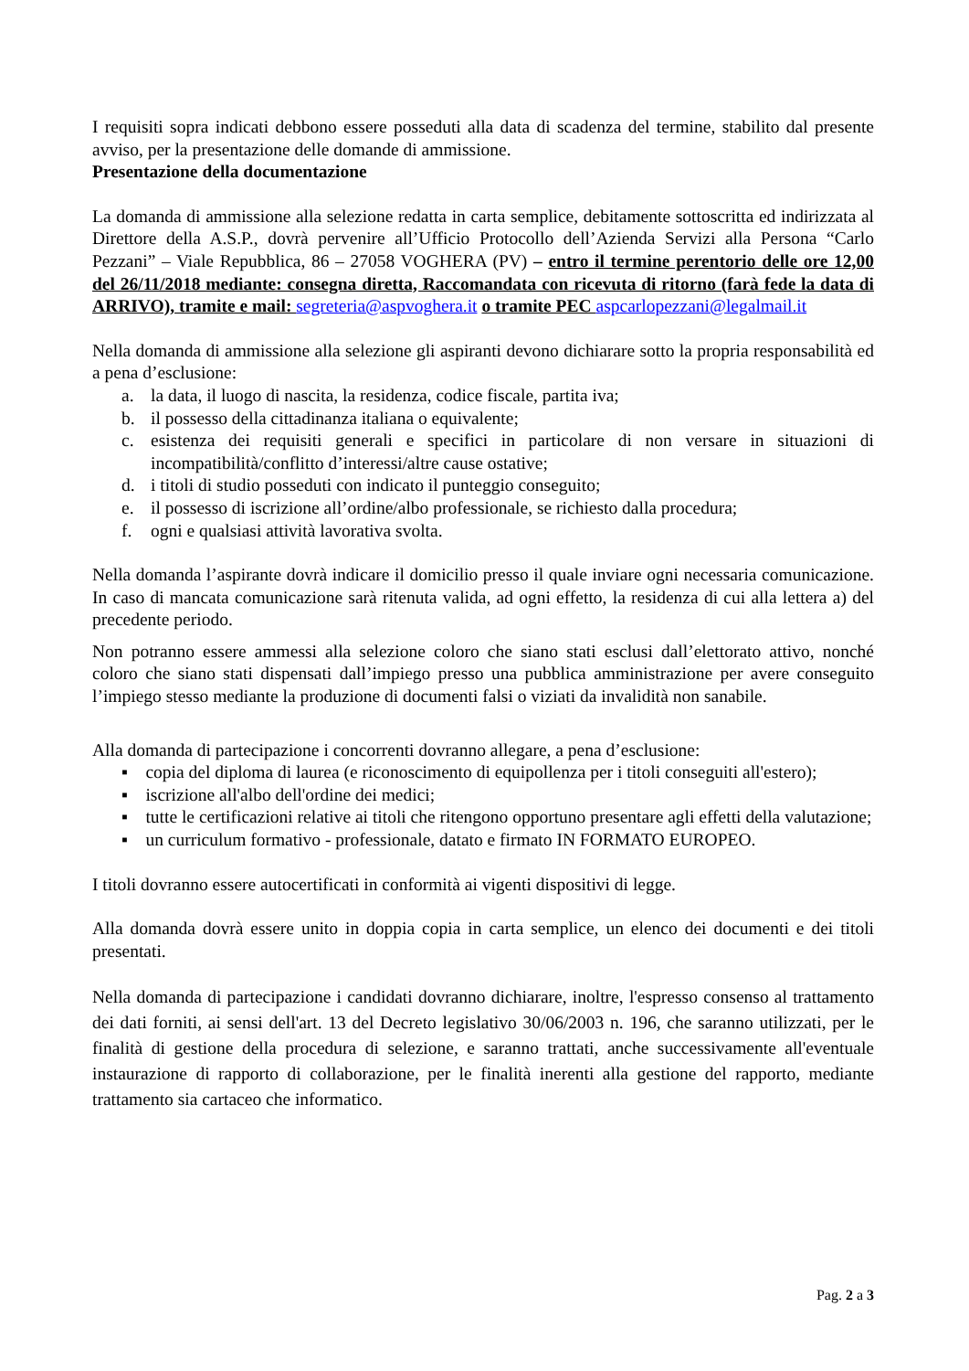I requisiti sopra indicati debbono essere posseduti alla data di scadenza del termine, stabilito dal presente avviso, per la presentazione delle domande di ammissione.
Presentazione della documentazione
La domanda di ammissione alla selezione redatta in carta semplice, debitamente sottoscritta ed indirizzata al Direttore della A.S.P., dovrà pervenire all’Ufficio Protocollo dell’Azienda Servizi alla Persona “Carlo Pezzani” – Viale Repubblica, 86 – 27058 VOGHERA (PV) – entro il termine perentorio delle ore 12,00 del 26/11/2018 mediante: consegna diretta, Raccomandata con ricevuta di ritorno (farà fede la data di ARRIVO), tramite e mail: segreteria@aspvoghera.it o tramite PEC aspcarlopezzani@legalmail.it
Nella domanda di ammissione alla selezione gli aspiranti devono dichiarare sotto la propria responsabilità ed a pena d’esclusione:
a. la data, il luogo di nascita, la residenza, codice fiscale, partita iva;
b. il possesso della cittadinanza italiana o equivalente;
c. esistenza dei requisiti generali e specifici in particolare di non versare in situazioni di incompatibilità/conflitto d’interessi/altre cause ostative;
d. i titoli di studio posseduti con indicato il punteggio conseguito;
e. il possesso di iscrizione all’ordine/albo professionale, se richiesto dalla procedura;
f. ogni e qualsiasi attività lavorativa svolta.
Nella domanda l’aspirante dovrà indicare il domicilio presso il quale inviare ogni necessaria comunicazione. In caso di mancata comunicazione sarà ritenuta valida, ad ogni effetto, la residenza di cui alla lettera a) del precedente periodo.
Non potranno essere ammessi alla selezione coloro che siano stati esclusi dall’elettorato attivo, nonché coloro che siano stati dispensati dall’impiego presso una pubblica amministrazione per avere conseguito l’impiego stesso mediante la produzione di documenti falsi o viziati da invalidità non sanabile.
Alla domanda di partecipazione i concorrenti dovranno allegare, a pena d’esclusione:
▪ copia del diploma di laurea (e riconoscimento di equipollenza per i titoli conseguiti all'estero);
▪ iscrizione all'albo dell'ordine dei medici;
▪ tutte le certificazioni relative ai titoli che ritengono opportuno presentare agli effetti della valutazione;
▪ un curriculum formativo - professionale, datato e firmato IN FORMATO EUROPEO.
I titoli dovranno essere autocertificati in conformità ai vigenti dispositivi di legge.
Alla domanda dovrà essere unito in doppia copia in carta semplice, un elenco dei documenti e dei titoli presentati.
Nella domanda di partecipazione i candidati dovranno dichiarare, inoltre, l'espresso consenso al trattamento dei dati forniti, ai sensi dell'art. 13 del Decreto legislativo 30/06/2003 n. 196, che saranno utilizzati, per le finalità di gestione della procedura di selezione, e saranno trattati, anche successivamente all'eventuale instaurazione di rapporto di collaborazione, per le finalità inerenti alla gestione del rapporto, mediante trattamento sia cartaceo che informatico.
Pag. 2 a 3